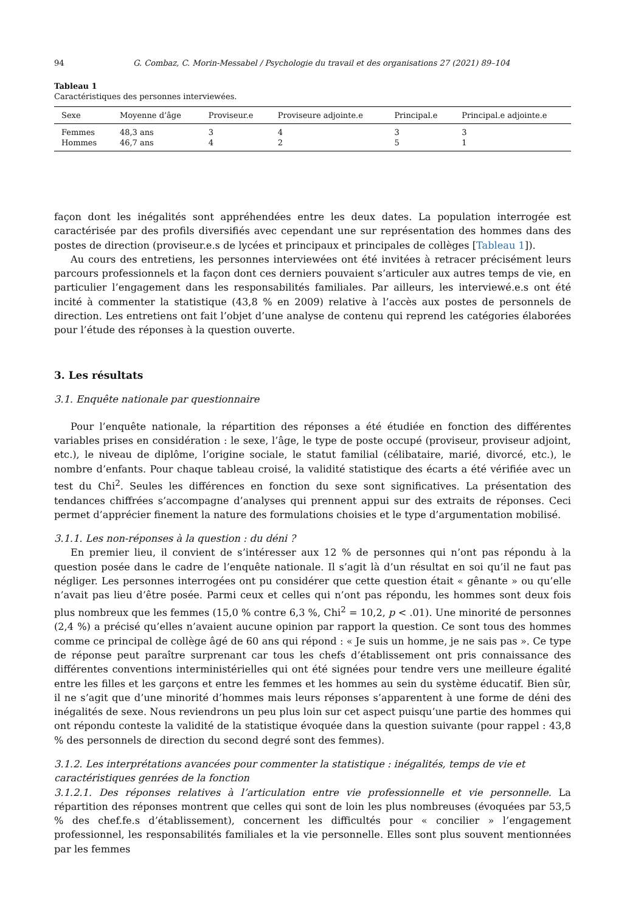94 G. Combaz, C. Morin-Messabel / Psychologie du travail et des organisations 27 (2021) 89–104
Tableau 1
Caractéristiques des personnes interviewées.
| Sexe | Moyenne d’âge | Proviseur.e | Proviseure adjointe.e | Principal.e | Principal.e adjointe.e |
| --- | --- | --- | --- | --- | --- |
| Femmes | 48,3 ans | 3 | 4 | 3 | 3 |
| Hommes | 46,7 ans | 4 | 2 | 5 | 1 |
façon dont les inégalités sont appréhendées entre les deux dates. La population interrogée est caractérisée par des profils diversifiés avec cependant une sur représentation des hommes dans des postes de direction (proviseur.e.s de lycées et principaux et principales de collèges [Tableau 1]).
Au cours des entretiens, les personnes interviewées ont été invitées à retracer précisément leurs parcours professionnels et la façon dont ces derniers pouvaient s’articuler aux autres temps de vie, en particulier l’engagement dans les responsabilités familiales. Par ailleurs, les interviewé.e.s ont été incité à commenter la statistique (43,8 % en 2009) relative à l’accès aux postes de personnels de direction. Les entretiens ont fait l’objet d’une analyse de contenu qui reprend les catégories élaborées pour l’étude des réponses à la question ouverte.
3. Les résultats
3.1. Enquête nationale par questionnaire
Pour l’enquête nationale, la répartition des réponses a été étudiée en fonction des différentes variables prises en considération : le sexe, l’âge, le type de poste occupé (proviseur, proviseur adjoint, etc.), le niveau de diplôme, l’origine sociale, le statut familial (célibataire, marié, divorcé, etc.), le nombre d’enfants. Pour chaque tableau croisé, la validité statistique des écarts a été vérifiée avec un test du Chi<sup>2</sup>. Seules les différences en fonction du sexe sont significatives. La présentation des tendances chiffrées s’accompagne d’analyses qui prennent appui sur des extraits de réponses. Ceci permet d’apprécier finement la nature des formulations choisies et le type d’argumentation mobilisé.
3.1.1. Les non-réponses à la question : du déni ?
En premier lieu, il convient de s’intéresser aux 12 % de personnes qui n’ont pas répondu à la question posée dans le cadre de l’enquête nationale. Il s’agit là d’un résultat en soi qu’il ne faut pas négliger. Les personnes interrogées ont pu considérer que cette question était « gênante » ou qu’elle n’avait pas lieu d’être posée. Parmi ceux et celles qui n’ont pas répondu, les hommes sont deux fois plus nombreux que les femmes (15,0 % contre 6,3 %, Chi<sup>2</sup> = 10,2, p < .01). Une minorité de personnes (2,4 %) a précisé qu’elles n’avaient aucune opinion par rapport la question. Ce sont tous des hommes comme ce principal de collège âgé de 60 ans qui répond : « Je suis un homme, je ne sais pas ». Ce type de réponse peut paraître surprenant car tous les chefs d’établissement ont pris connaissance des différentes conventions interministérielles qui ont été signées pour tendre vers une meilleure égalité entre les filles et les garçons et entre les femmes et les hommes au sein du système éducatif. Bien sûr, il ne s’agit que d’une minorité d’hommes mais leurs réponses s’apparentent à une forme de déni des inégalités de sexe. Nous reviendrons un peu plus loin sur cet aspect puisqu’une partie des hommes qui ont répondu conteste la validité de la statistique évoquée dans la question suivante (pour rappel : 43,8 % des personnels de direction du second degré sont des femmes).
3.1.2. Les interprétations avancées pour commenter la statistique : inégalités, temps de vie et caractéristiques genrées de la fonction
3.1.2.1. Des réponses relatives à l’articulation entre vie professionnelle et vie personnelle. La répartition des réponses montrent que celles qui sont de loin les plus nombreuses (évoquées par 53,5 % des chef.fe.s d’établissement), concernent les difficultés pour « concilier » l’engagement professionnel, les responsabilités familiales et la vie personnelle. Elles sont plus souvent mentionnées par les femmes